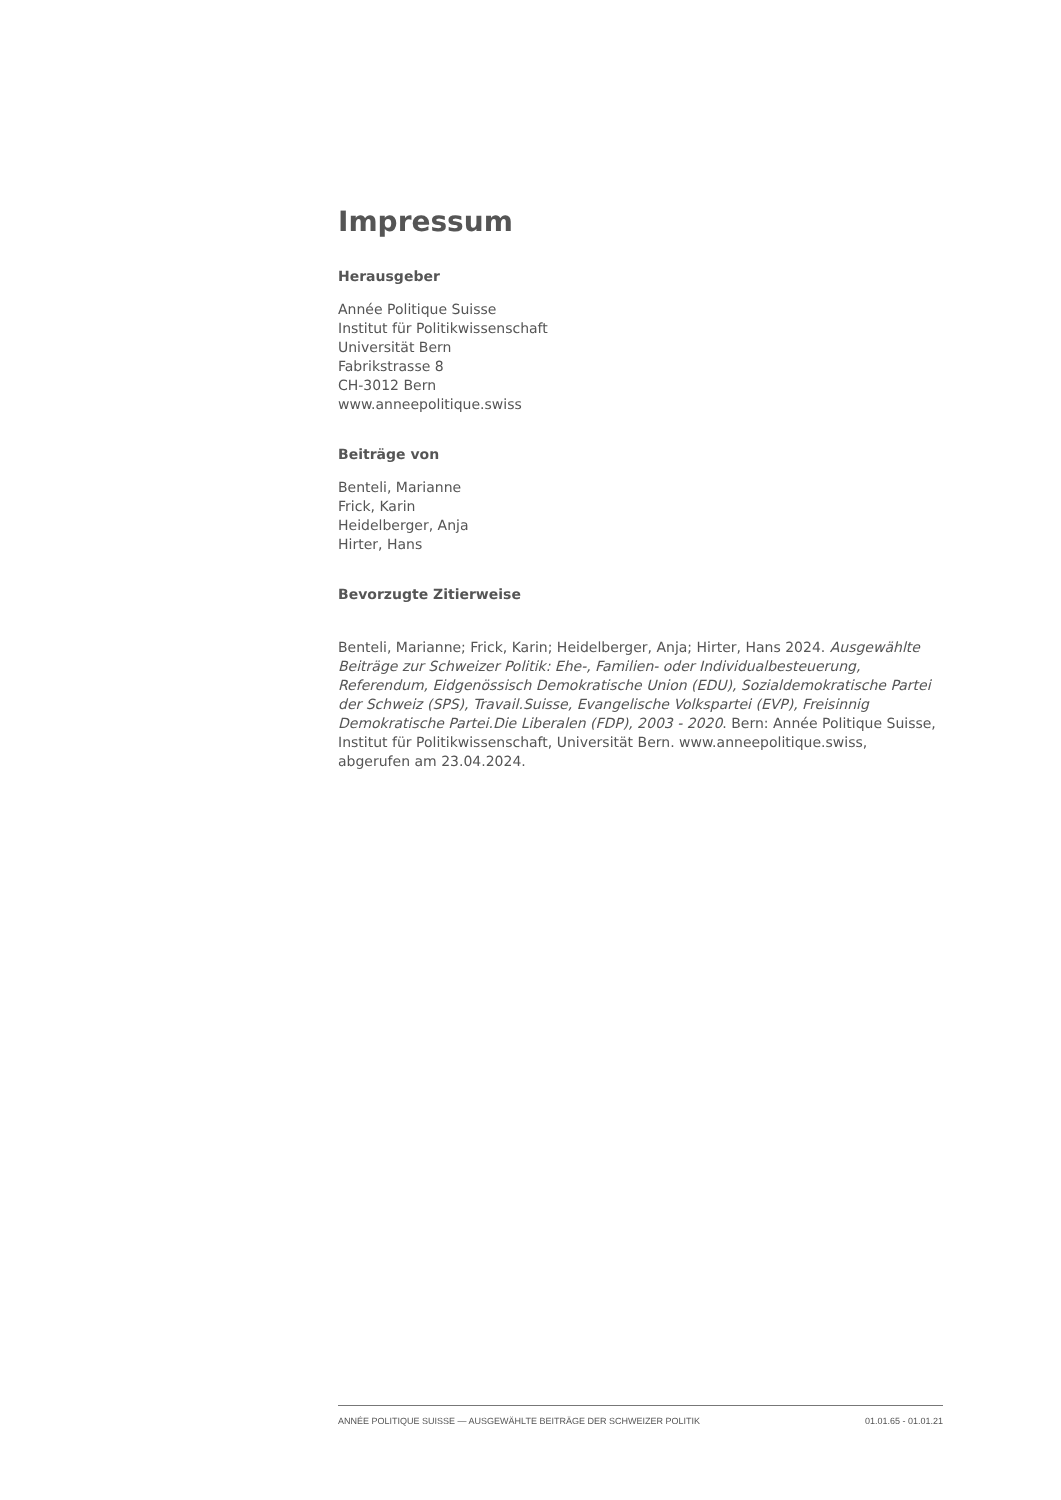Impressum
Herausgeber
Année Politique Suisse
Institut für Politikwissenschaft
Universität Bern
Fabrikstrasse 8
CH-3012 Bern
www.anneepolitique.swiss
Beiträge von
Benteli, Marianne
Frick, Karin
Heidelberger, Anja
Hirter, Hans
Bevorzugte Zitierweise
Benteli, Marianne; Frick, Karin; Heidelberger, Anja; Hirter, Hans 2024. Ausgewählte Beiträge zur Schweizer Politik: Ehe-, Familien- oder Individualbesteuerung, Referendum, Eidgenössisch Demokratische Union (EDU), Sozialdemokratische Partei der Schweiz (SPS), Travail.Suisse, Evangelische Volkspartei (EVP), Freisinnig Demokratische Partei.Die Liberalen (FDP), 2003 - 2020. Bern: Année Politique Suisse, Institut für Politikwissenschaft, Universität Bern. www.anneepolitique.swiss, abgerufen am 23.04.2024.
ANNÉE POLITIQUE SUISSE — AUSGEWÄHLTE BEITRÄGE DER SCHWEIZER POLITIK 01.01.65 - 01.01.21